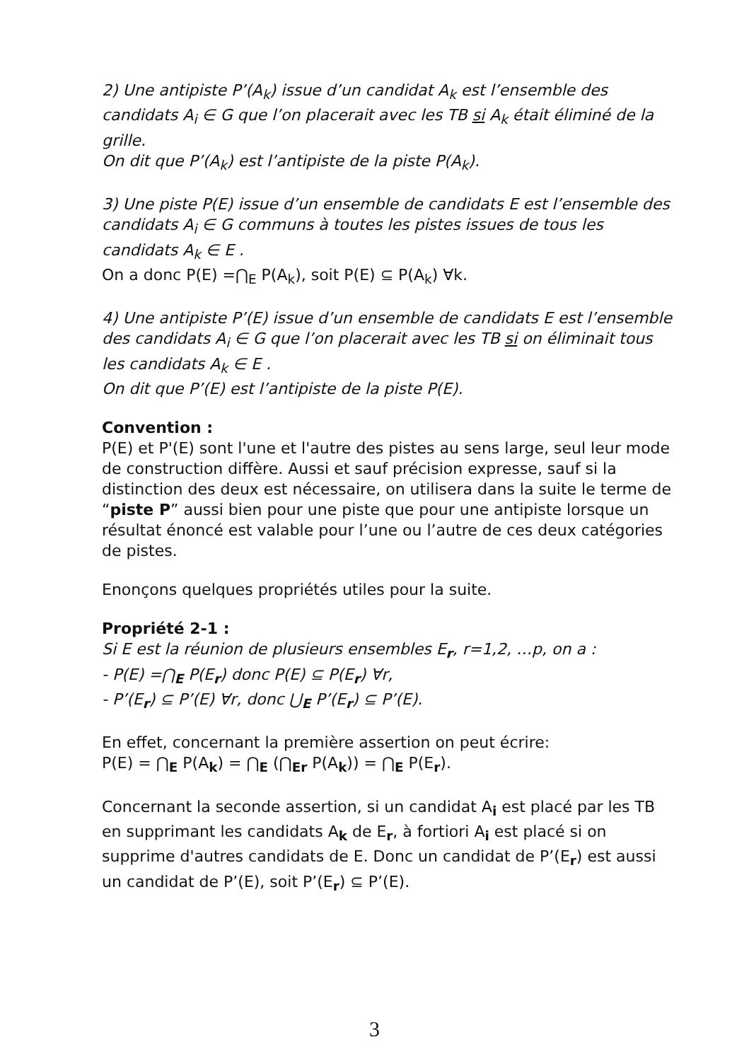2) Une antipiste P’(A<sub>k</sub>) issue d’un candidat A<sub>k</sub> est l’ensemble des candidats A<sub>i</sub> ∈ G que l’on placerait avec les TB si A<sub>k</sub> était éliminé de la grille.
On dit que P’(A<sub>k</sub>) est l’antipiste de la piste P(A<sub>k</sub>).
3) Une piste P(E) issue d’un ensemble de candidats E est l’ensemble des candidats A<sub>i</sub> ∈ G communs à toutes les pistes issues de tous les candidats A<sub>k</sub> ∈ E .
On a donc P(E) =⋂<sub>E</sub> P(A<sub>k</sub>), soit P(E) ⊆ P(A<sub>k</sub>) ∀k.
4) Une antipiste P’(E) issue d’un ensemble de candidats E est l’ensemble des candidats A<sub>i</sub> ∈ G que l’on placerait avec les TB si on éliminait tous les candidats A<sub>k</sub> ∈ E .
On dit que P’(E) est l’antipiste de la piste P(E).
Convention :
P(E) et P'(E) sont l'une et l'autre des pistes au sens large, seul leur mode de construction diffère. Aussi et sauf précision expresse, sauf si la distinction des deux est nécessaire, on utilisera dans la suite le terme de “piste P” aussi bien pour une piste que pour une antipiste lorsque un résultat énoncé est valable pour l’une ou l’autre de ces deux catégories de pistes.
Enonçons quelques propriétés utiles pour la suite.
Propriété 2-1 :
Si E est la réunion de plusieurs ensembles E<sub>r</sub>, r=1,2, …p, on a :
- P(E) =⋂<sub>E</sub> P(E<sub>r</sub>) donc P(E) ⊆ P(E<sub>r</sub>) ∀r,
- P’(E<sub>r</sub>) ⊆ P’(E) ∀r, donc ⋃<sub>E</sub> P’(E<sub>r</sub>) ⊆ P’(E).
En effet, concernant la première assertion on peut écrire:
P(E) = ⋂<sub>E</sub> P(A<sub>k</sub>) = ⋂<sub>E</sub> (⋂<sub>Er</sub> P(A<sub>k</sub>)) = ⋂<sub>E</sub> P(E<sub>r</sub>).
Concernant la seconde assertion, si un candidat A<sub>i</sub> est placé par les TB en supprimant les candidats A<sub>k</sub> de E<sub>r</sub>, à fortiori A<sub>i</sub> est placé si on supprime d'autres candidats de E. Donc un candidat de P’(E<sub>r</sub>) est aussi un candidat de P’(E), soit P’(E<sub>r</sub>) ⊆ P’(E).
3